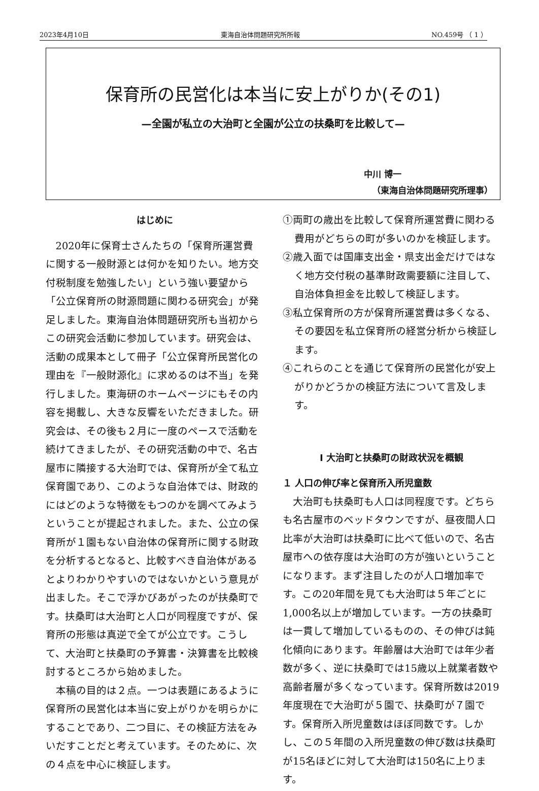2023年4月10日 東海自治体問題研究所所報 NO.459号 （ 1 ）
保育所の民営化は本当に安上がりか(その1)
—全園が私立の大治町と全園が公立の扶桑町を比較して—
中川 博一
（東海自治体問題研究所理事）
はじめに
2020年に保育士さんたちの「保育所運営費に関する一般財源とは何かを知りたい。地方交付税制度を勉強したい」という強い要望から「公立保育所の財源問題に関わる研究会」が発足しました。東海自治体問題研究所も当初からこの研究会活動に参加しています。研究会は、活動の成果本として冊子「公立保育所民営化の理由を『一般財源化』に求めるのは不当」を発行しました。東海研のホームページにもその内容を掲載し、大きな反響をいただきました。研究会は、その後も２月に一度のペースで活動を続けてきましたが、その研究活動の中で、名古屋市に隣接する大治町では、保育所が全て私立保育園であり、このような自治体では、財政的にはどのような特徴をもつのかを調べてみようということが提起されました。また、公立の保育所が１園もない自治体の保育所に関する財政を分析するとなると、比較すべき自治体があるとよりわかりやすいのではないかという意見が出ました。そこで浮かびあがったのが扶桑町です。扶桑町は大治町と人口が同程度ですが、保育所の形態は真逆で全てが公立です。こうして、大治町と扶桑町の予算書・決算書を比較検討するところから始めました。
本稿の目的は２点。一つは表題にあるように保育所の民営化は本当に安上がりかを明らかにすることであり、二つ目に、その検証方法をみいだすことだと考えています。そのために、次の４点を中心に検証します。
①両町の歳出を比較して保育所運営費に関わる費用がどちらの町が多いのかを検証します。
②歳入面では国庫支出金・県支出金だけではなく地方交付税の基準財政需要額に注目して、自治体負担金を比較して検証します。
③私立保育所の方が保育所運営費は多くなる、その要因を私立保育所の経営分析から検証します。
④これらのことを通じて保育所の民営化が安上がりかどうかの検証方法について言及します。
Ⅰ 大治町と扶桑町の財政状況を概観
１ 人口の伸び率と保育所入所児童数
大治町も扶桑町も人口は同程度です。どちらも名古屋市のベッドタウンですが、昼夜間人口比率が大治町は扶桑町に比べて低いので、名古屋市への依存度は大治町の方が強いということになります。まず注目したのが人口増加率です。この20年間を見ても大治町は５年ごとに 1,000名以上が増加しています。一方の扶桑町は一貫して増加しているものの、その伸びは鈍化傾向にあります。年齢層は大治町では年少者数が多く、逆に扶桑町では15歳以上就業者数や高齢者層が多くなっています。保育所数は2019年度現在で大治町が５園で、扶桑町が７園です。保育所入所児童数はほぼ同数です。しかし、この５年間の入所児童数の伸び数は扶桑町が15名ほどに対して大治町は150名に上ります。